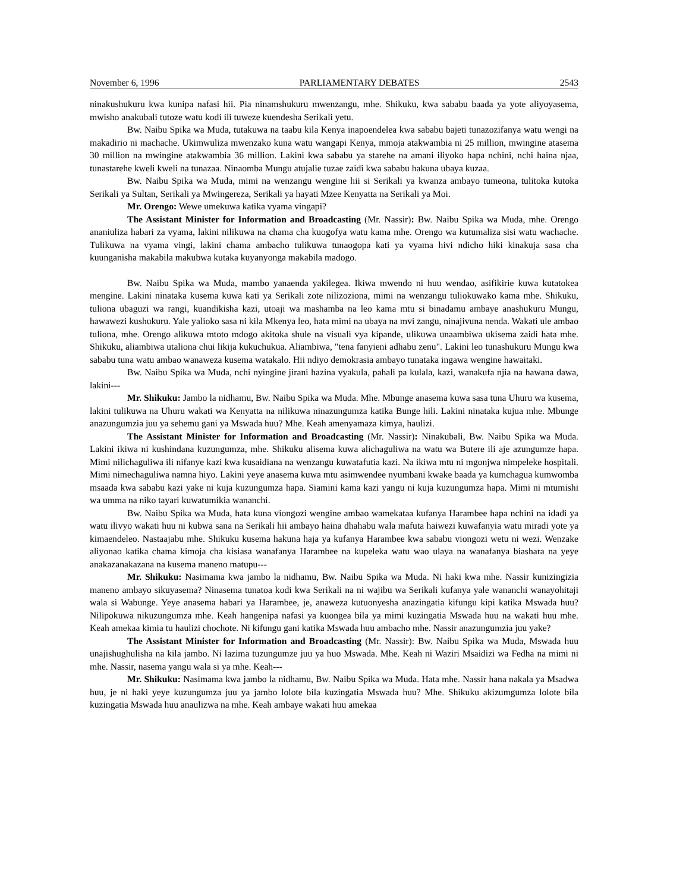November 6, 1996 PARLIAMENTARY DEBATES 2543
ninakushukuru kwa kunipa nafasi hii. Pia ninamshukuru mwenzangu, mhe. Shikuku, kwa sababu baada ya yote aliyoyasema, mwisho anakubali tutoze watu kodi ili tuweze kuendesha Serikali yetu.
Bw. Naibu Spika wa Muda, tutakuwa na taabu kila Kenya inapoendelea kwa sababu bajeti tunazozifanya watu wengi na makadirio ni machache. Ukimwuliza mwenzako kuna watu wangapi Kenya, mmoja atakwambia ni 25 million, mwingine atasema 30 million na mwingine atakwambia 36 million. Lakini kwa sababu ya starehe na amani iliyoko hapa nchini, nchi haina njaa, tunastarehe kweli kweli na tunazaa. Ninaomba Mungu atujalie tuzae zaidi kwa sababu hakuna ubaya kuzaa.
Bw. Naibu Spika wa Muda, mimi na wenzangu wengine hii si Serikali ya kwanza ambayo tumeona, tulitoka kutoka Serikali ya Sultan, Serikali ya Mwingereza, Serikali ya hayati Mzee Kenyatta na Serikali ya Moi.
Mr. Orengo: Wewe umekuwa katika vyama vingapi?
The Assistant Minister for Information and Broadcasting (Mr. Nassir): Bw. Naibu Spika wa Muda, mhe. Orengo ananiuliza habari za vyama, lakini nilikuwa na chama cha kuogofya watu kama mhe. Orengo wa kutumaliza sisi watu wachache. Tulikuwa na vyama vingi, lakini chama ambacho tulikuwa tunaogopa kati ya vyama hivi ndicho hiki kinakuja sasa cha kuunganisha makabila makubwa kutaka kuyanyonga makabila madogo.
Bw. Naibu Spika wa Muda, mambo yanaenda yakilegea. Ikiwa mwendo ni huu wendao, asifikirie kuwa kutatokea mengine. Lakini ninataka kusema kuwa kati ya Serikali zote nilizoziona, mimi na wenzangu tuliokuwako kama mhe. Shikuku, tuliona ubaguzi wa rangi, kuandikisha kazi, utoaji wa mashamba na leo kama mtu si binadamu ambaye anashukuru Mungu, hawawezi kushukuru. Yale yalioko sasa ni kila Mkenya leo, hata mimi na ubaya na mvi zangu, ninajivuna nenda. Wakati ule ambao tuliona, mhe. Orengo alikuwa mtoto mdogo akitoka shule na visuali vya kipande, ulikuwa unaambiwa ukisema zaidi hata mhe. Shikuku, aliambiwa utaliona chui likija kukuchukua. Aliambiwa, "tena fanyieni adhabu zenu". Lakini leo tunashukuru Mungu kwa sababu tuna watu ambao wanaweza kusema watakalo. Hii ndiyo demokrasia ambayo tunataka ingawa wengine hawaitaki.
Bw. Naibu Spika wa Muda, nchi nyingine jirani hazina vyakula, pahali pa kulala, kazi, wanakufa njia na hawana dawa, lakini---
Mr. Shikuku: Jambo la nidhamu, Bw. Naibu Spika wa Muda. Mhe. Mbunge anasema kuwa sasa tuna Uhuru wa kusema, lakini tulikuwa na Uhuru wakati wa Kenyatta na nilikuwa ninazungumza katika Bunge hili. Lakini ninataka kujua mhe. Mbunge anazungumzia juu ya sehemu gani ya Mswada huu? Mhe. Keah amenyamaza kimya, haulizi.
The Assistant Minister for Information and Broadcasting (Mr. Nassir): Ninakubali, Bw. Naibu Spika wa Muda. Lakini ikiwa ni kushindana kuzungumza, mhe. Shikuku alisema kuwa alichaguliwa na watu wa Butere ili aje azungumze hapa. Mimi nilichaguliwa ili nifanye kazi kwa kusaidiana na wenzangu kuwatafutia kazi. Na ikiwa mtu ni mgonjwa nimpeleke hospitali. Mimi nimechaguliwa namna hiyo. Lakini yeye anasema kuwa mtu asimwendee nyumbani kwake baada ya kumchagua kumwomba msaada kwa sababu kazi yake ni kuja kuzungumza hapa. Siamini kama kazi yangu ni kuja kuzungumza hapa. Mimi ni mtumishi wa umma na niko tayari kuwatumikia wananchi.
Bw. Naibu Spika wa Muda, hata kuna viongozi wengine ambao wamekataa kufanya Harambee hapa nchini na idadi ya watu ilivyo wakati huu ni kubwa sana na Serikali hii ambayo haina dhahabu wala mafuta haiwezi kuwafanyia watu miradi yote ya kimaendeleo. Nastaajabu mhe. Shikuku kusema hakuna haja ya kufanya Harambee kwa sababu viongozi wetu ni wezi. Wenzake aliyonao katika chama kimoja cha kisiasa wanafanya Harambee na kupeleka watu wao ulaya na wanafanya biashara na yeye anakazanakazana na kusema maneno matupu---
Mr. Shikuku: Nasimama kwa jambo la nidhamu, Bw. Naibu Spika wa Muda. Ni haki kwa mhe. Nassir kunizingizia maneno ambayo sikuyasema? Ninasema tunatoa kodi kwa Serikali na ni wajibu wa Serikali kufanya yale wananchi wanayohitaji wala si Wabunge. Yeye anasema habari ya Harambee, je, anaweza kutuonyesha anazingatia kifungu kipi katika Mswada huu? Nilipokuwa nikuzungumza mhe. Keah hangenipa nafasi ya kuongea bila ya mimi kuzingatia Mswada huu na wakati huu mhe. Keah amekaa kimia tu haulizi chochote. Ni kifungu gani katika Mswada huu ambacho mhe. Nassir anazungumzia juu yake?
The Assistant Minister for Information and Broadcasting (Mr. Nassir): Bw. Naibu Spika wa Muda, Mswada huu unajishughulisha na kila jambo. Ni lazima tuzungumze juu ya huo Mswada. Mhe. Keah ni Waziri Msaidizi wa Fedha na mimi ni mhe. Nassir, nasema yangu wala si ya mhe. Keah---
Mr. Shikuku: Nasimama kwa jambo la nidhamu, Bw. Naibu Spika wa Muda. Hata mhe. Nassir hana nakala ya Msadwa huu, je ni haki yeye kuzungumza juu ya jambo lolote bila kuzingatia Mswada huu? Mhe. Shikuku akizumgumza lolote bila kuzingatia Mswada huu anaulizwa na mhe. Keah ambaye wakati huu amekaa